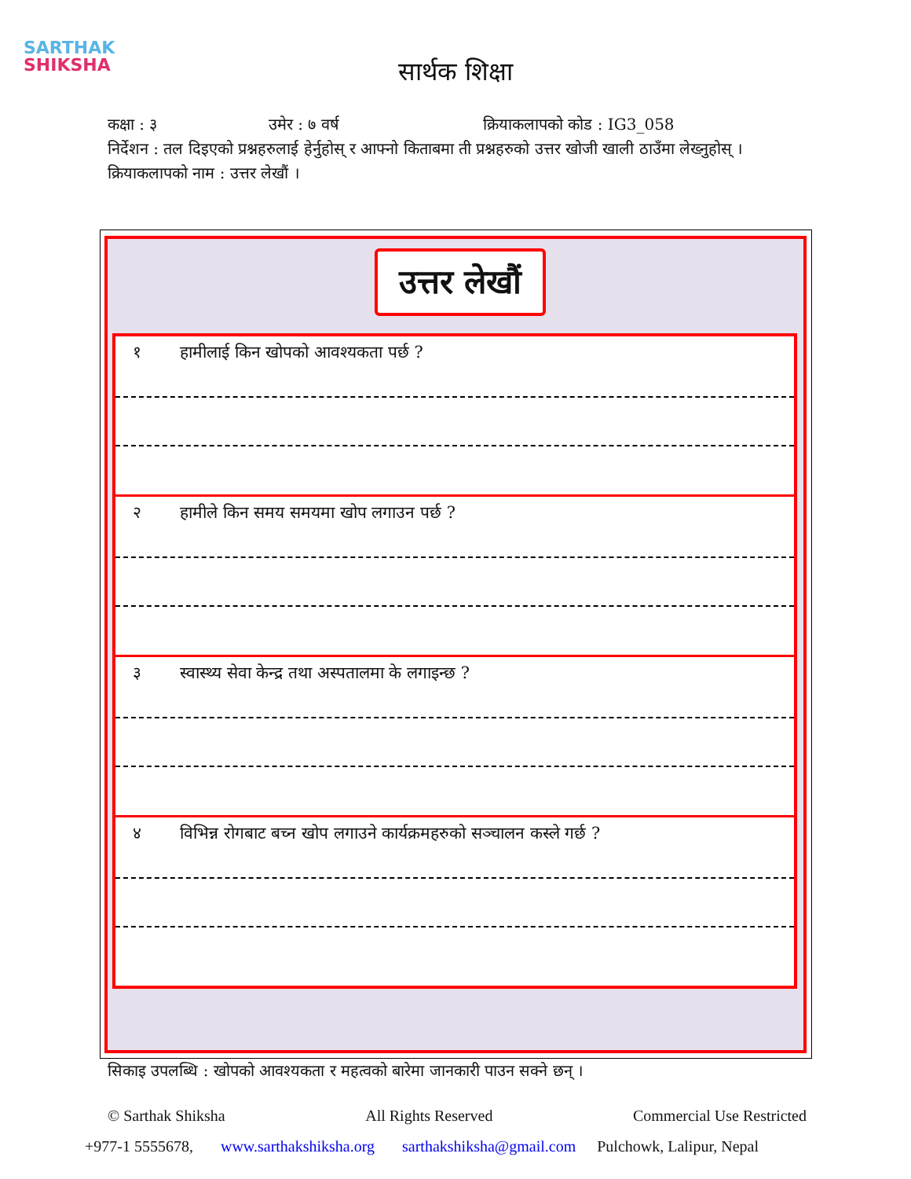SARTHAK
SHIKSHA
सार्थक शिक्षा
कक्षा : ३ उमेर : ७ वर्ष क्रियाकलापको कोड : IG3_058
निर्देशन : तल दिइएको प्रश्नहरुलाई हेर्नुहोस् र आफ्नो किताबमा ती प्रश्नहरुको उत्तर खोजी खाली ठाउँमा लेख्नुहोस् ।
क्रियाकलापको नाम : उत्तर लेखौं ।
उत्तर लेखौं
१ हामीलाई किन खोपको आवश्यकता पर्छ ?
२ हामीले किन समय समयमा खोप लगाउन पर्छ ?
३ स्वास्थ्य सेवा केन्द्र तथा अस्पतालमा के लगाइन्छ ?
४ विभिन्न रोगबाट बच्न खोप लगाउने कार्यक्रमहरुको सञ्चालन कस्ले गर्छ ?
सिकाइ उपलब्धि : खोपको आवश्यकता र महत्वको बारेमा जानकारी पाउन सक्ने छन् ।
© Sarthak Shiksha All Rights Reserved Commercial Use Restricted
+977-1 5555678, www.sarthakshiksha.org sarthakshiksha@gmail.com Pulchowk, Lalipur, Nepal